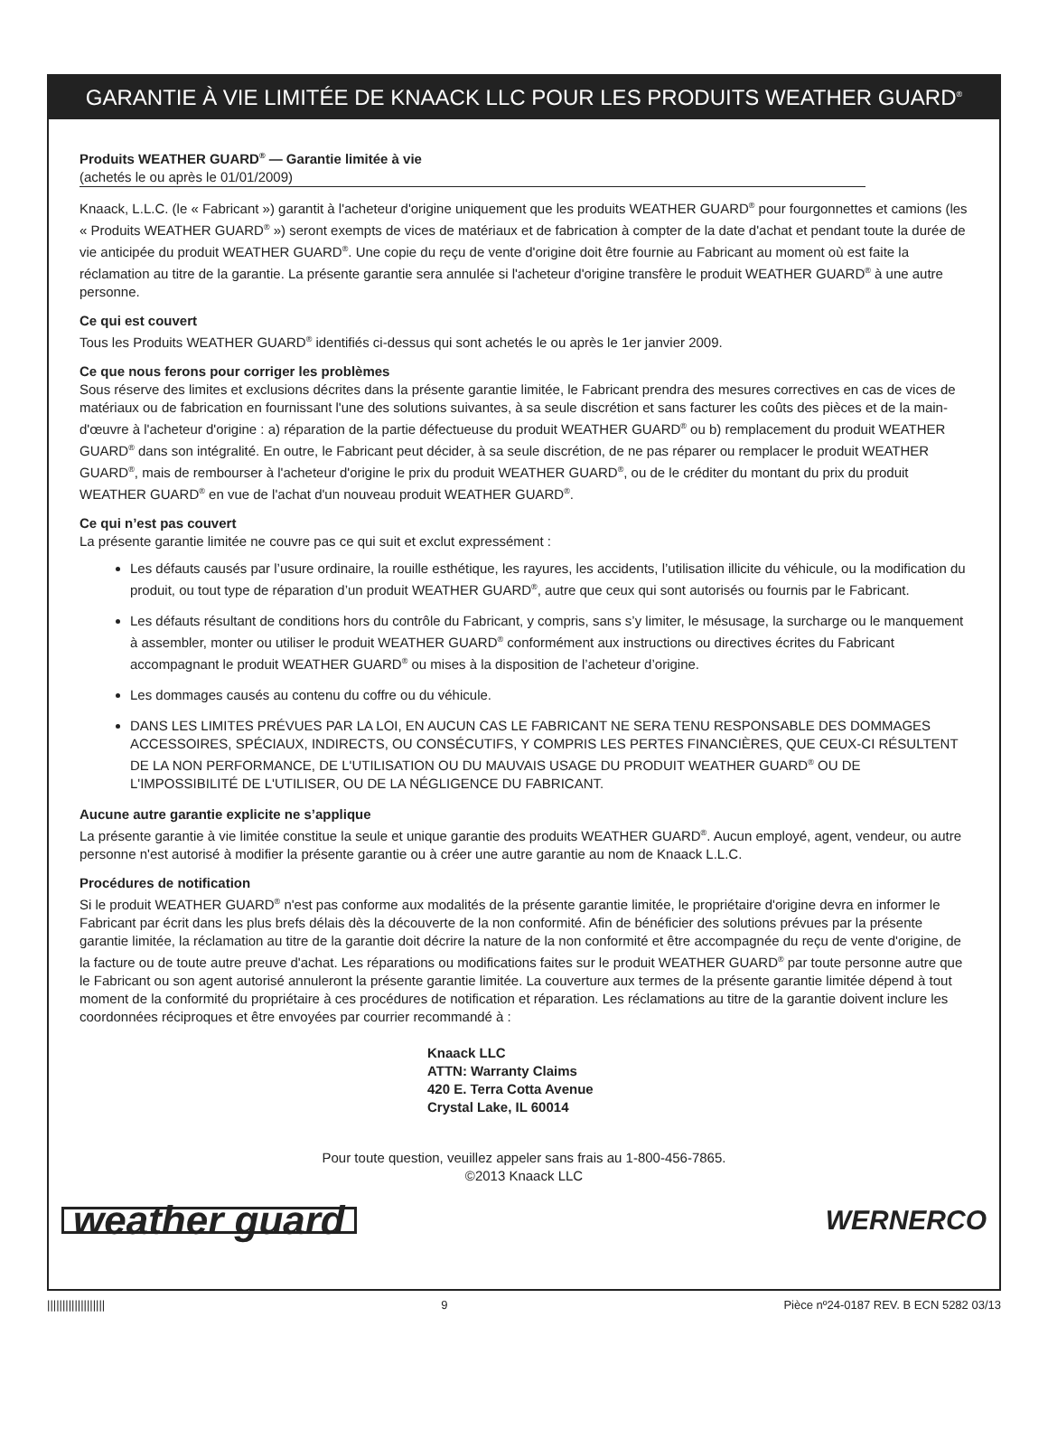GARANTIE À VIE LIMITÉE DE KNAACK LLC POUR LES PRODUITS WEATHER GUARD<sup>®</sup>
Produits WEATHER GUARD<sup>®</sup> — Garantie limitée à vie
(achetés le ou après le 01/01/2009)
Knaack, L.L.C. (le « Fabricant ») garantit à l'acheteur d'origine uniquement que les produits WEATHER GUARD<sup>®</sup> pour fourgonnettes et camions (les « Produits WEATHER GUARD<sup>®</sup> ») seront exempts de vices de matériaux et de fabrication à compter de la date d'achat et pendant toute la durée de vie anticipée du produit WEATHER GUARD<sup>®</sup>. Une copie du reçu de vente d'origine doit être fournie au Fabricant au moment où est faite la réclamation au titre de la garantie. La présente garantie sera annulée si l'acheteur d'origine transfère le produit WEATHER GUARD<sup>®</sup> à une autre personne.
Ce qui est couvert
Tous les Produits WEATHER GUARD<sup>®</sup> identifiés ci-dessus qui sont achetés le ou après le 1er janvier 2009.
Ce que nous ferons pour corriger les problèmes
Sous réserve des limites et exclusions décrites dans la présente garantie limitée, le Fabricant prendra des mesures correctives en cas de vices de matériaux ou de fabrication en fournissant l'une des solutions suivantes, à sa seule discrétion et sans facturer les coûts des pièces et de la main-d'œuvre à l'acheteur d'origine : a) réparation de la partie défectueuse du produit WEATHER GUARD<sup>®</sup> ou b) remplacement du produit WEATHER GUARD<sup>®</sup> dans son intégralité. En outre, le Fabricant peut décider, à sa seule discrétion, de ne pas réparer ou remplacer le produit WEATHER GUARD<sup>®</sup>, mais de rembourser à l'acheteur d'origine le prix du produit WEATHER GUARD<sup>®</sup>, ou de le créditer du montant du prix du produit WEATHER GUARD<sup>®</sup> en vue de l'achat d'un nouveau produit WEATHER GUARD<sup>®</sup>.
Ce qui n’est pas couvert
La présente garantie limitée ne couvre pas ce qui suit et exclut expressément :
Les défauts causés par l’usure ordinaire, la rouille esthétique, les rayures, les accidents, l’utilisation illicite du véhicule, ou la modification du produit, ou tout type de réparation d’un produit WEATHER GUARD<sup>®</sup>, autre que ceux qui sont autorisés ou fournis par le Fabricant.
Les défauts résultant de conditions hors du contrôle du Fabricant, y compris, sans s’y limiter, le mésusage, la surcharge ou le manquement à assembler, monter ou utiliser le produit WEATHER GUARD<sup>®</sup> conformément aux instructions ou directives écrites du Fabricant accompagnant le produit WEATHER GUARD<sup>®</sup> ou mises à la disposition de l’acheteur d’origine.
Les dommages causés au contenu du coffre ou du véhicule.
DANS LES LIMITES PRÉVUES PAR LA LOI, EN AUCUN CAS LE FABRICANT NE SERA TENU RESPONSABLE DES DOMMAGES ACCESSOIRES, SPÉCIAUX, INDIRECTS, OU CONSÉCUTIFS, Y COMPRIS LES PERTES FINANCIÈRES, QUE CEUX-CI RÉSULTENT DE LA NON PERFORMANCE, DE L'UTILISATION OU DU MAUVAIS USAGE DU PRODUIT WEATHER GUARD<sup>®</sup> OU DE L'IMPOSSIBILITÉ DE L'UTILISER, OU DE LA NÉGLIGENCE DU FABRICANT.
Aucune autre garantie explicite ne s’applique
La présente garantie à vie limitée constitue la seule et unique garantie des produits WEATHER GUARD<sup>®</sup>. Aucun employé, agent, vendeur, ou autre personne n'est autorisé à modifier la présente garantie ou à créer une autre garantie au nom de Knaack L.L.C.
Procédures de notification
Si le produit WEATHER GUARD<sup>®</sup> n'est pas conforme aux modalités de la présente garantie limitée, le propriétaire d'origine devra en informer le Fabricant par écrit dans les plus brefs délais dès la découverte de la non conformité. Afin de bénéficier des solutions prévues par la présente garantie limitée, la réclamation au titre de la garantie doit décrire la nature de la non conformité et être accompagnée du reçu de vente d'origine, de la facture ou de toute autre preuve d'achat. Les réparations ou modifications faites sur le produit WEATHER GUARD<sup>®</sup> par toute personne autre que le Fabricant ou son agent autorisé annuleront la présente garantie limitée. La couverture aux termes de la présente garantie limitée dépend à tout moment de la conformité du propriétaire à ces procédures de notification et réparation. Les réclamations au titre de la garantie doivent inclure les coordonnées réciproques et être envoyées par courrier recommandé à :
Knaack LLC
ATTN: Warranty Claims
420 E. Terra Cotta Avenue
Crystal Lake, IL 60014
Pour toute question, veuillez appeler sans frais au 1-800-456-7865.
©2013 Knaack LLC
weather guard WERNERCO
||||||||||||||||||| 9 Pièce nº24-0187 REV. B ECN 5282 03/13